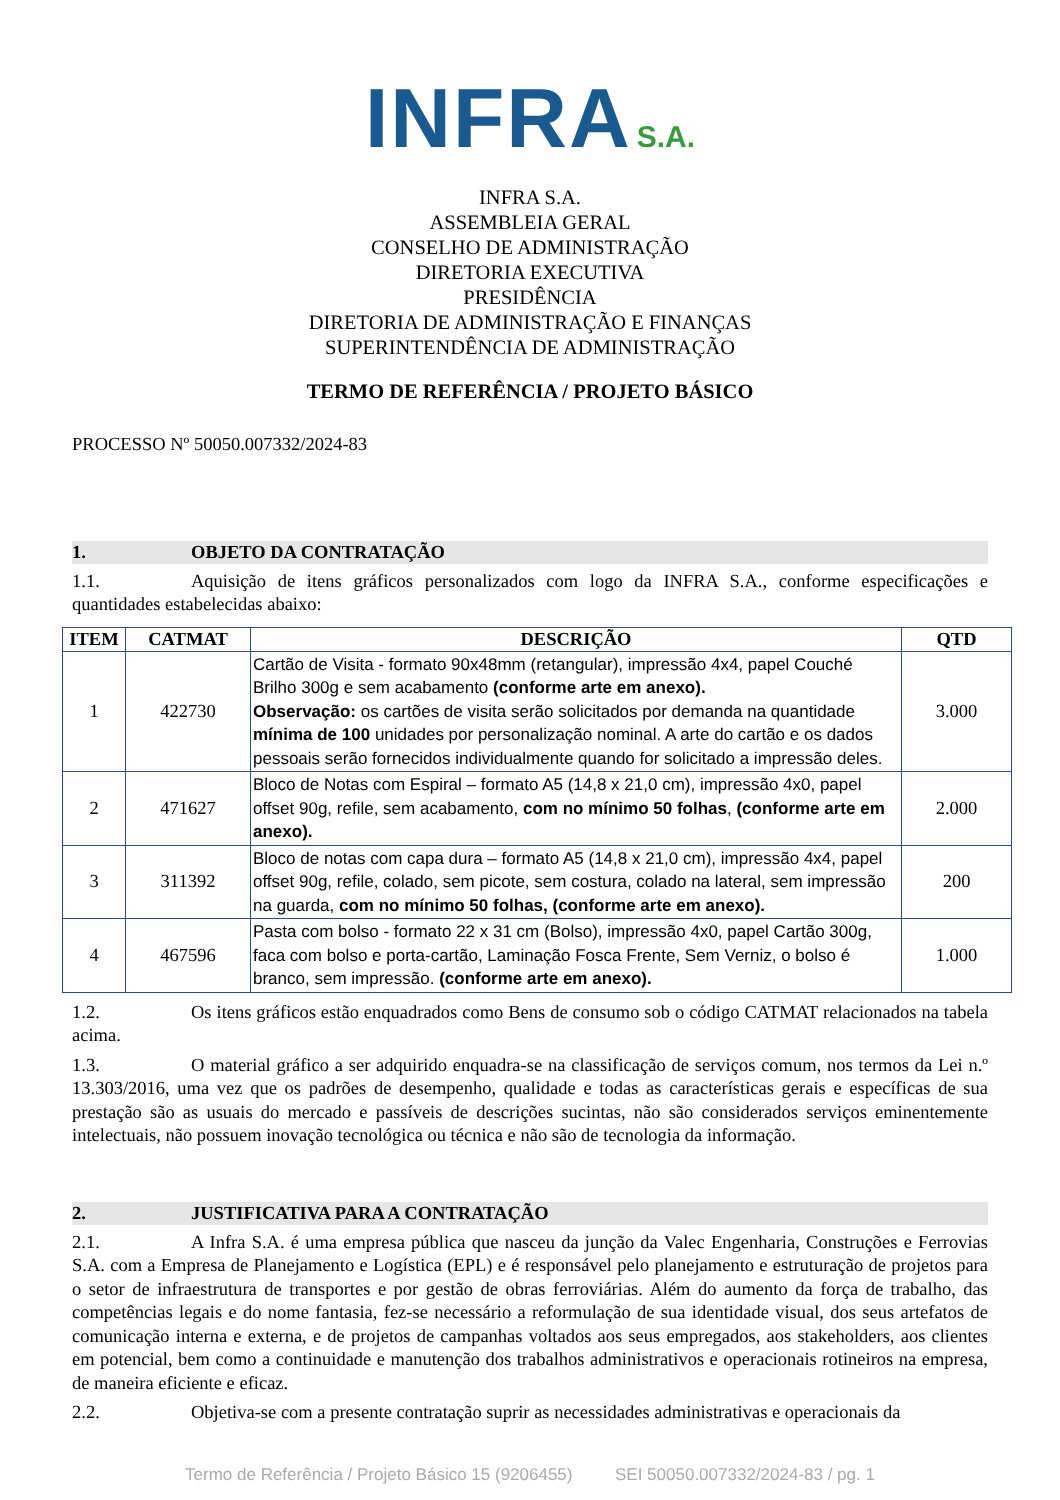INFRA S.A.
INFRA S.A.
ASSEMBLEIA GERAL
CONSELHO DE ADMINISTRAÇÃO
DIRETORIA EXECUTIVA
PRESIDÊNCIA
DIRETORIA DE ADMINISTRAÇÃO E FINANÇAS
SUPERINTENDÊNCIA DE ADMINISTRAÇÃO
TERMO DE REFERÊNCIA / PROJETO BÁSICO
PROCESSO Nº 50050.007332/2024-83
1. OBJETO DA CONTRATAÇÃO
1.1. Aquisição de itens gráficos personalizados com logo da INFRA S.A., conforme especificações e quantidades estabelecidas abaixo:
| ITEM | CATMAT | DESCRIÇÃO | QTD |
| --- | --- | --- | --- |
| 1 | 422730 | Cartão de Visita - formato 90x48mm (retangular), impressão 4x4, papel Couché Brilho 300g e sem acabamento (conforme arte em anexo). Observação: os cartões de visita serão solicitados por demanda na quantidade mínima de 100 unidades por personalização nominal. A arte do cartão e os dados pessoais serão fornecidos individualmente quando for solicitado a impressão deles. | 3.000 |
| 2 | 471627 | Bloco de Notas com Espiral – formato A5 (14,8 x 21,0 cm), impressão 4x0, papel offset 90g, refile, sem acabamento, com no mínimo 50 folhas , (conforme arte em anexo). | 2.000 |
| 3 | 311392 | Bloco de notas com capa dura – formato A5 (14,8 x 21,0 cm), impressão 4x4, papel offset 90g, refile, colado, sem picote, sem costura, colado na lateral, sem impressão na guarda, com no mínimo 50 folhas, (conforme arte em anexo). | 200 |
| 4 | 467596 | Pasta com bolso - formato 22 x 31 cm (Bolso), impressão 4x0, papel Cartão 300g, faca com bolso e porta-cartão, Laminação Fosca Frente, Sem Verniz, o bolso é branco, sem impressão. (conforme arte em anexo). | 1.000 |
1.2. Os itens gráficos estão enquadrados como Bens de consumo sob o código CATMAT relacionados na tabela acima.
1.3. O material gráfico a ser adquirido enquadra-se na classificação de serviços comum, nos termos da Lei n.º 13.303/2016, uma vez que os padrões de desempenho, qualidade e todas as características gerais e específicas de sua prestação são as usuais do mercado e passíveis de descrições sucintas, não são considerados serviços eminentemente intelectuais, não possuem inovação tecnológica ou técnica e não são de tecnologia da informação.
2. JUSTIFICATIVA PARA A CONTRATAÇÃO
2.1. A Infra S.A. é uma empresa pública que nasceu da junção da Valec Engenharia, Construções e Ferrovias S.A. com a Empresa de Planejamento e Logística (EPL) e é responsável pelo planejamento e estruturação de projetos para o setor de infraestrutura de transportes e por gestão de obras ferroviárias. Além do aumento da força de trabalho, das competências legais e do nome fantasia, fez-se necessário a reformulação de sua identidade visual, dos seus artefatos de comunicação interna e externa, e de projetos de campanhas voltados aos seus empregados, aos stakeholders, aos clientes em potencial, bem como a continuidade e manutenção dos trabalhos administrativos e operacionais rotineiros na empresa, de maneira eficiente e eficaz.
2.2. Objetiva-se com a presente contratação suprir as necessidades administrativas e operacionais da
Termo de Referência / Projeto Básico 15 (9206455) SEI 50050.007332/2024-83 / pg. 1